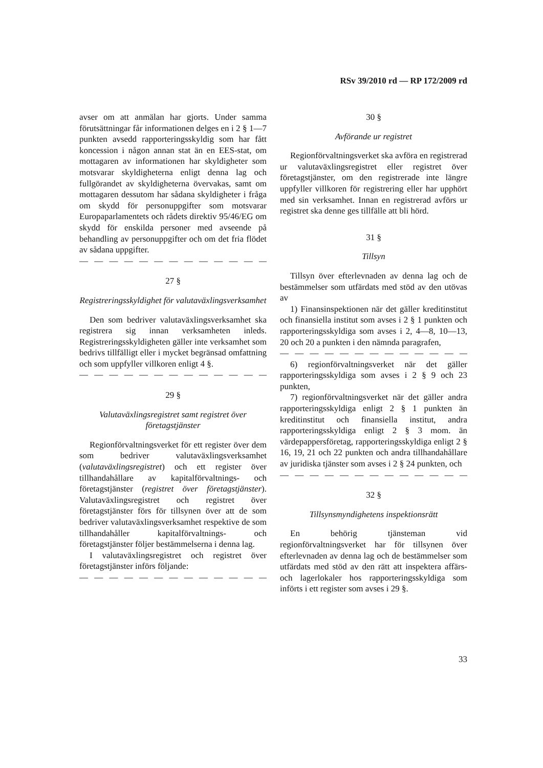RSv 39/2010 rd — RP 172/2009 rd
avser om att anmälan har gjorts. Under samma förutsättningar får informationen delges en i 2 § 1—7 punkten avsedd rapporteringsskyldig som har fått koncession i någon annan stat än en EES-stat, om mottagaren av informationen har skyldigheter som motsvarar skyldigheterna enligt denna lag och fullgörandet av skyldigheterna övervakas, samt om mottagaren dessutom har sådana skyldigheter i fråga om skydd för personuppgifter som motsvarar Europaparlamentets och rådets direktiv 95/46/EG om skydd för enskilda personer med avseende på behandling av personuppgifter och om det fria flödet av sådana uppgifter.
— — — — — — — — — — — — — —
27 §
Registreringsskyldighet för valutaväxlingsverksamhet
Den som bedriver valutaväxlingsverksamhet ska registrera sig innan verksamheten inleds. Registreringsskyldigheten gäller inte verksamhet som bedrivs tillfälligt eller i mycket begränsad omfattning och som uppfyller villkoren enligt 4 §.
— — — — — — — — — — — — — —
29 §
Valutaväxlingsregistret samt registret över företagstjänster
Regionförvaltningsverket för ett register över dem som bedriver valutaväxlingsverksamhet (valutaväxlingsregistret) och ett register över tillhandahållare av kapitalförvaltnings- och företagstjänster (registret över företagstjänster). Valutaväxlingsregistret och registret över företagstjänster förs för tillsynen över att de som bedriver valutaväxlingsverksamhet respektive de som tillhandahåller kapitalförvaltnings- och företagstjänster följer bestämmelserna i denna lag.
I valutaväxlingsregistret och registret över företagstjänster införs följande:
— — — — — — — — — — — — — —
30 §
Avförande ur registret
Regionförvaltningsverket ska avföra en registrerad ur valutaväxlingsregistret eller registret över företagstjänster, om den registrerade inte längre uppfyller villkoren för registrering eller har upphört med sin verksamhet. Innan en registrerad avförs ur registret ska denne ges tillfälle att bli hörd.
31 §
Tillsyn
Tillsyn över efterlevnaden av denna lag och de bestämmelser som utfärdats med stöd av den utövas av
1) Finansinspektionen när det gäller kreditinstitut och finansiella institut som avses i 2 § 1 punkten och rapporteringsskyldiga som avses i 2, 4—8, 10—13, 20 och 20 a punkten i den nämnda paragrafen,
— — — — — — — — — — — — — —
6) regionförvaltningsverket när det gäller rapporteringsskyldiga som avses i 2 § 9 och 23 punkten,
7) regionförvaltningsverket när det gäller andra rapporteringsskyldiga enligt 2 § 1 punkten än kreditinstitut och finansiella institut, andra rapporteringsskyldiga enligt 2 § 3 mom. än värdepappersföretag, rapporteringsskyldiga enligt 2 § 16, 19, 21 och 22 punkten och andra tillhandahållare av juridiska tjänster som avses i 2 § 24 punkten, och
— — — — — — — — — — — — — —
32 §
Tillsynsmyndighetens inspektionsrätt
En behörig tjänsteman vid regionförvaltningsverket har för tillsynen över efterlevnaden av denna lag och de bestämmelser som utfärdats med stöd av den rätt att inspektera affärs- och lagerlokaler hos rapporteringsskyldiga som införts i ett register som avses i 29 §.
33